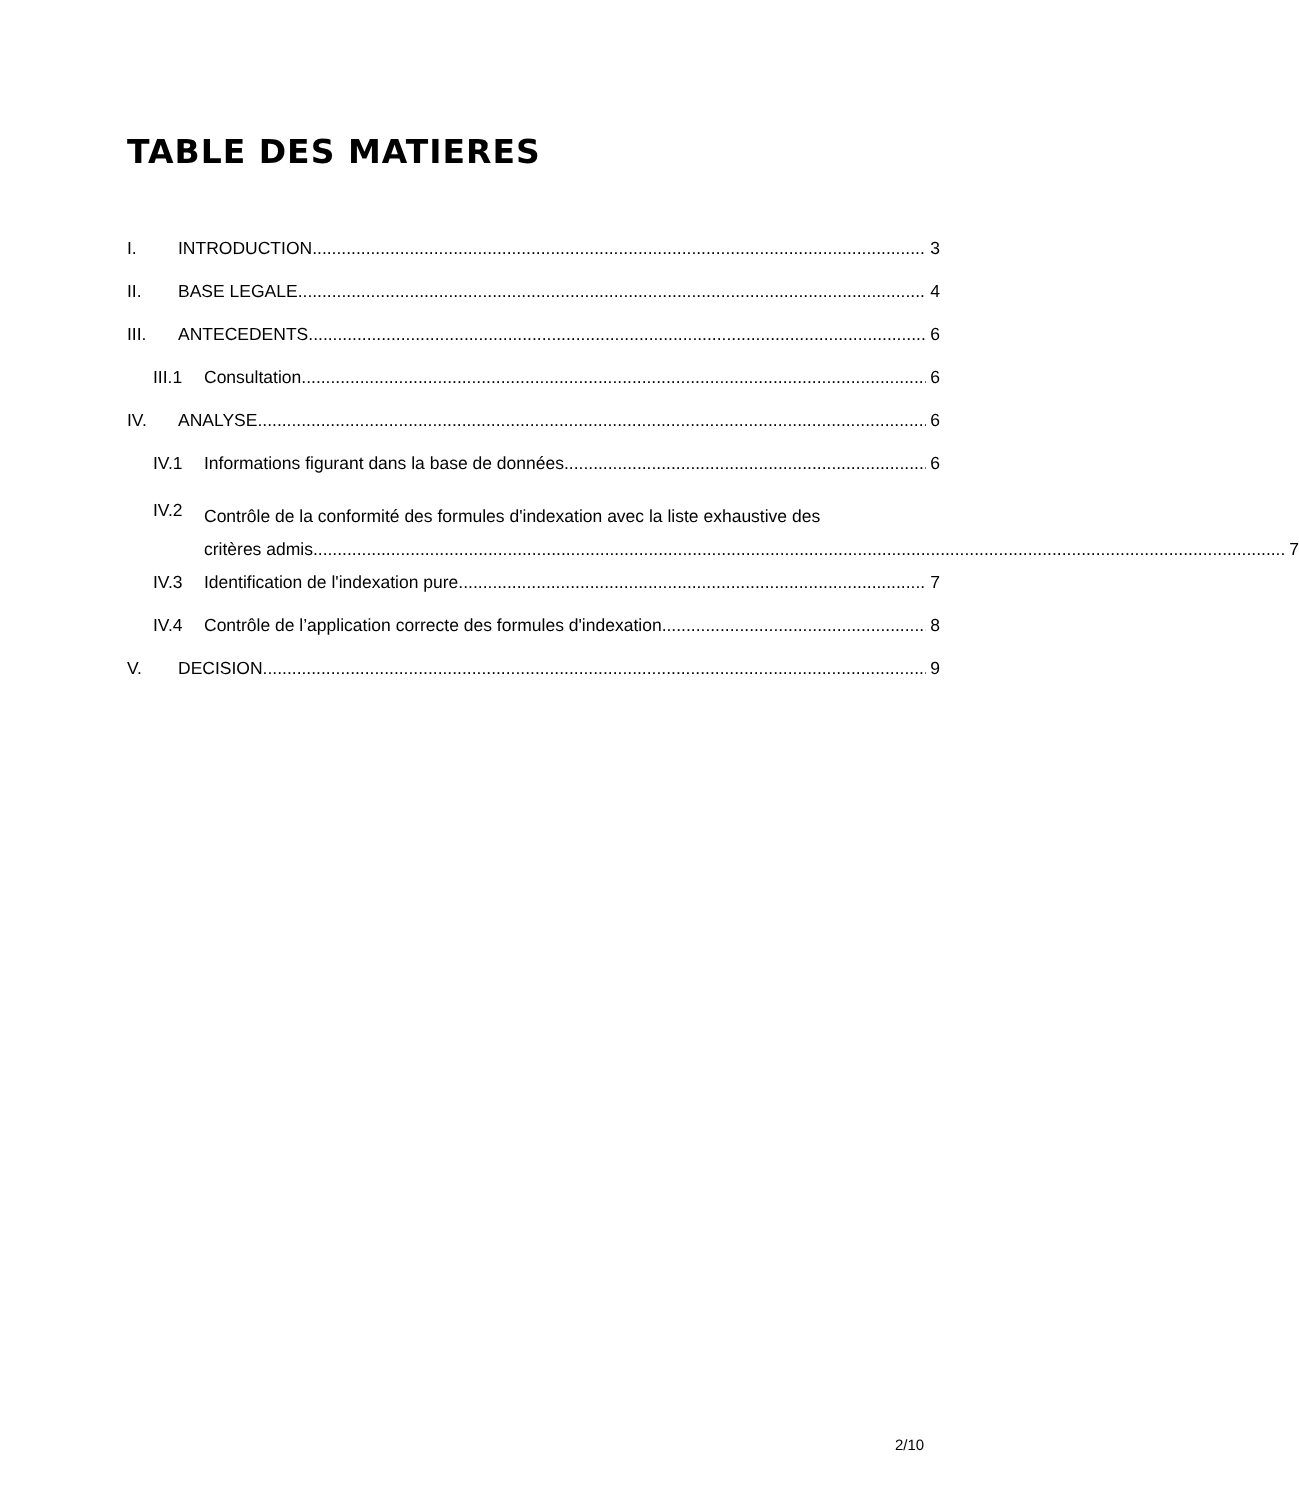TABLE DES MATIERES
I. INTRODUCTION 3
II. BASE LEGALE 4
III. ANTECEDENTS 6
III.1 Consultation 6
IV. ANALYSE 6
IV.1 Informations figurant dans la base de données 6
IV.2
Contrôle de la conformité des formules d'indexation avec la liste exhaustive des
critères admis 7
IV.3 Identification de l'indexation pure 7
IV.4 Contrôle de l’application correcte des formules d'indexation 8
V. DECISION 9
2/10